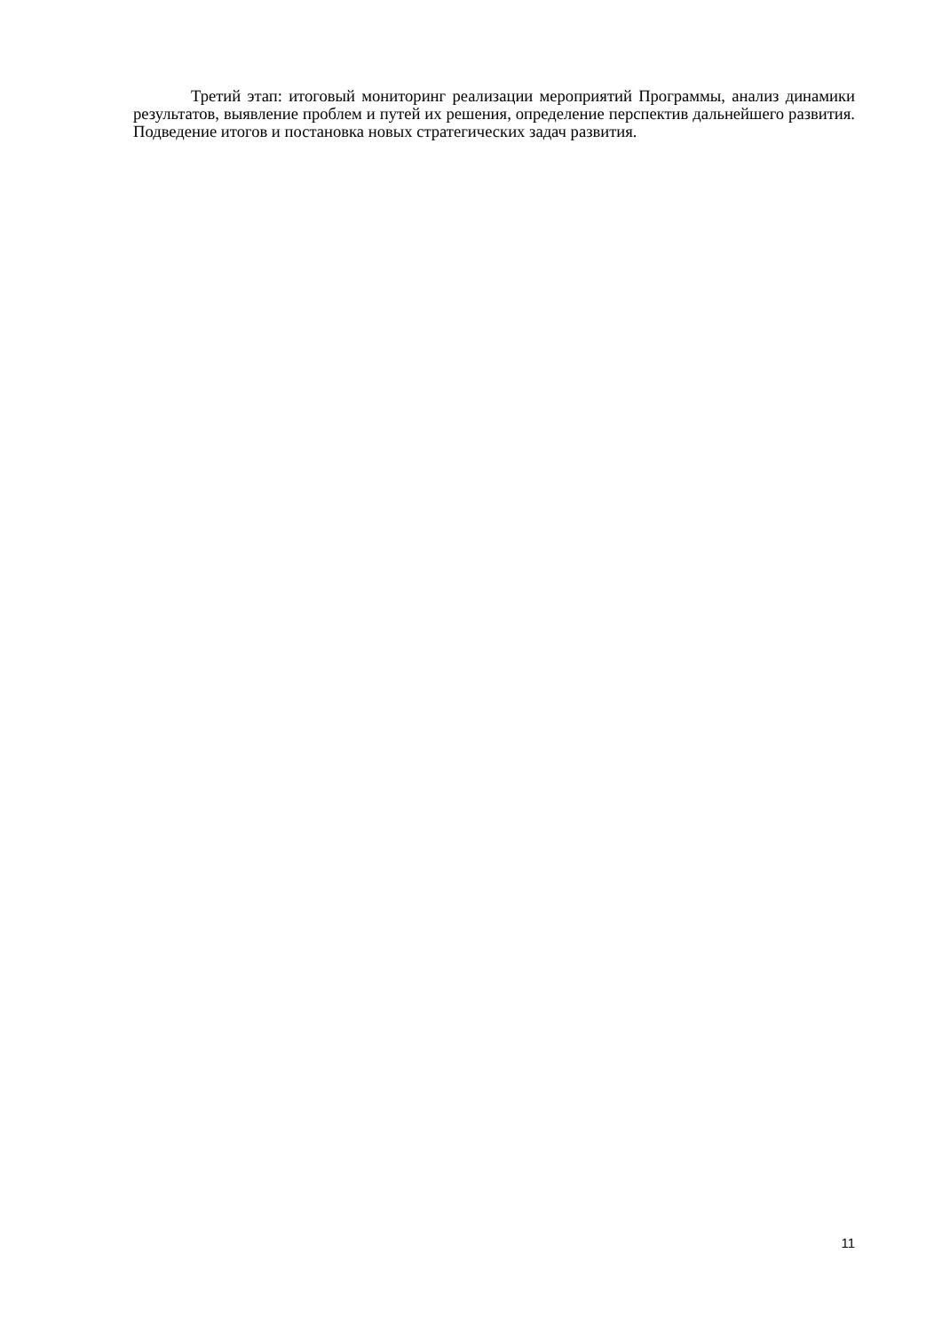Третий этап: итоговый мониторинг реализации мероприятий Программы, анализ динамики результатов, выявление проблем и путей их решения, определение перспектив дальнейшего развития. Подведение итогов и постановка новых стратегических задач развития.
11